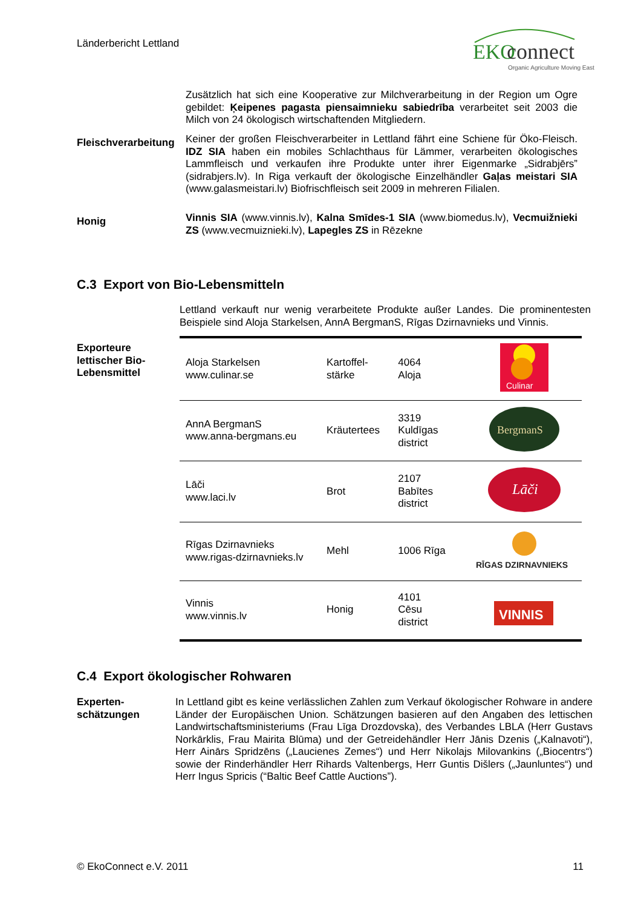Länderbericht Lettland
EKO
connect
Organic Agriculture Moving East
Zusätzlich hat sich eine Kooperative zur Milchverarbeitung in der Region um Ogre gebildet: Ķeipenes pagasta piensaimnieku sabiedrība verarbeitet seit 2003 die Milch von 24 ökologisch wirtschaftenden Mitgliedern.
Fleischverarbeitung
Keiner der großen Fleischverarbeiter in Lettland fährt eine Schiene für Öko-Fleisch. IDZ SIA haben ein mobiles Schlachthaus für Lämmer, verarbeiten ökologisches Lammfleisch und verkaufen ihre Produkte unter ihrer Eigenmarke „Sidrabjērs” (sidrabjers.lv). In Riga verkauft der ökologische Einzelhändler Gaļas meistari SIA (www.galasmeistari.lv) Biofrischfleisch seit 2009 in mehreren Filialen.
Honig
Vinnis SIA (www.vinnis.lv), Kalna Smīdes-1 SIA (www.biomedus.lv), Vecmuižnieki ZS (www.vecmuiznieki.lv), Lapegles ZS in Rēzekne
C.3 Export von Bio-Lebensmitteln
Lettland verkauft nur wenig verarbeitete Produkte außer Landes. Die prominentesten Beispiele sind Aloja Starkelsen, AnnA BergmanS, Rīgas Dzirnavnieks und Vinnis.
Exporteure
lettischer Bio-
Lebensmittel
| Aloja Starkelsen www.culinar.se | Kartoffel- stärke | 4064 Aloja | Culinar |
| AnnA BergmanS www.anna-bergmans.eu | Kräutertees | 3319 Kuldīgas district | BergmanS |
| Lāči www.laci.lv | Brot | 2107 Babītes district | Lāči |
| Rīgas Dzirnavnieks www.rigas-dzirnavnieks.lv | Mehl | 1006 Rīga | RĪGAS DZIRNAVNIEKS |
| Vinnis www.vinnis.lv | Honig | 4101 Cēsu district | VINNIS |
C.4 Export ökologischer Rohwaren
Experten-
schätzungen
In Lettland gibt es keine verlässlichen Zahlen zum Verkauf ökologischer Rohware in andere Länder der Europäischen Union. Schätzungen basieren auf den Angaben des lettischen Landwirtschaftsministeriums (Frau Līga Drozdovska), des Verbandes LBLA (Herr Gustavs Norkārklis, Frau Mairita Blūma) und der Getreidehändler Herr Jānis Dzenis („Kalnavoti“), Herr Ainārs Spridzēns („Laucienes Zemes“) und Herr Nikolajs Milovankins („Biocentrs“) sowie der Rinderhändler Herr Rihards Valtenbergs, Herr Guntis Dišlers („Jaunluntes“) und Herr Ingus Spricis (“Baltic Beef Cattle Auctions”).
© EkoConnect e.V. 2011 11